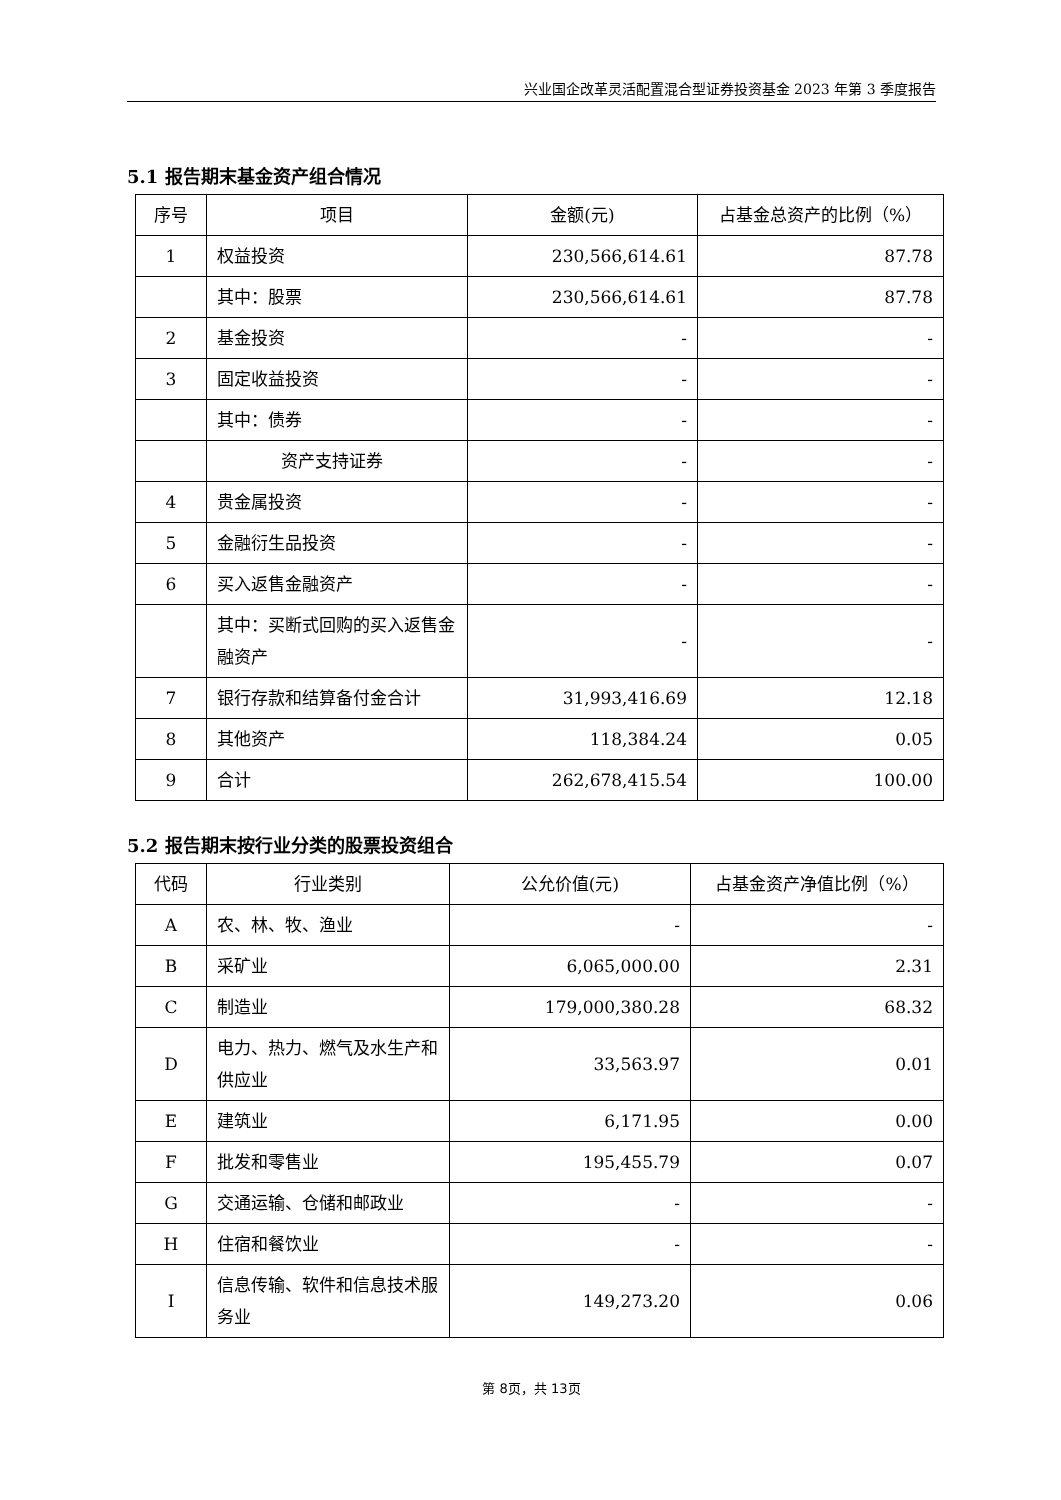兴业国企改革灵活配置混合型证券投资基金 2023 年第 3 季度报告
5.1 报告期末基金资产组合情况
| 序号 | 项目 | 金额(元) | 占基金总资产的比例（%） |
| --- | --- | --- | --- |
| 1 | 权益投资 | 230,566,614.61 | 87.78 |
| | 其中：股票 | 230,566,614.61 | 87.78 |
| 2 | 基金投资 | - | - |
| 3 | 固定收益投资 | - | - |
| | 其中：债券 | - | - |
| | 资产支持证券 | - | - |
| 4 | 贵金属投资 | - | - |
| 5 | 金融衍生品投资 | - | - |
| 6 | 买入返售金融资产 | - | - |
| | 其中：买断式回购的买入返售金融资产 | - | - |
| 7 | 银行存款和结算备付金合计 | 31,993,416.69 | 12.18 |
| 8 | 其他资产 | 118,384.24 | 0.05 |
| 9 | 合计 | 262,678,415.54 | 100.00 |
5.2 报告期末按行业分类的股票投资组合
| 代码 | 行业类别 | 公允价值(元) | 占基金资产净值比例（%） |
| --- | --- | --- | --- |
| A | 农、林、牧、渔业 | - | - |
| B | 采矿业 | 6,065,000.00 | 2.31 |
| C | 制造业 | 179,000,380.28 | 68.32 |
| D | 电力、热力、燃气及水生产和供应业 | 33,563.97 | 0.01 |
| E | 建筑业 | 6,171.95 | 0.00 |
| F | 批发和零售业 | 195,455.79 | 0.07 |
| G | 交通运输、仓储和邮政业 | - | - |
| H | 住宿和餐饮业 | - | - |
| I | 信息传输、软件和信息技术服务业 | 149,273.20 | 0.06 |
第 8页，共 13页